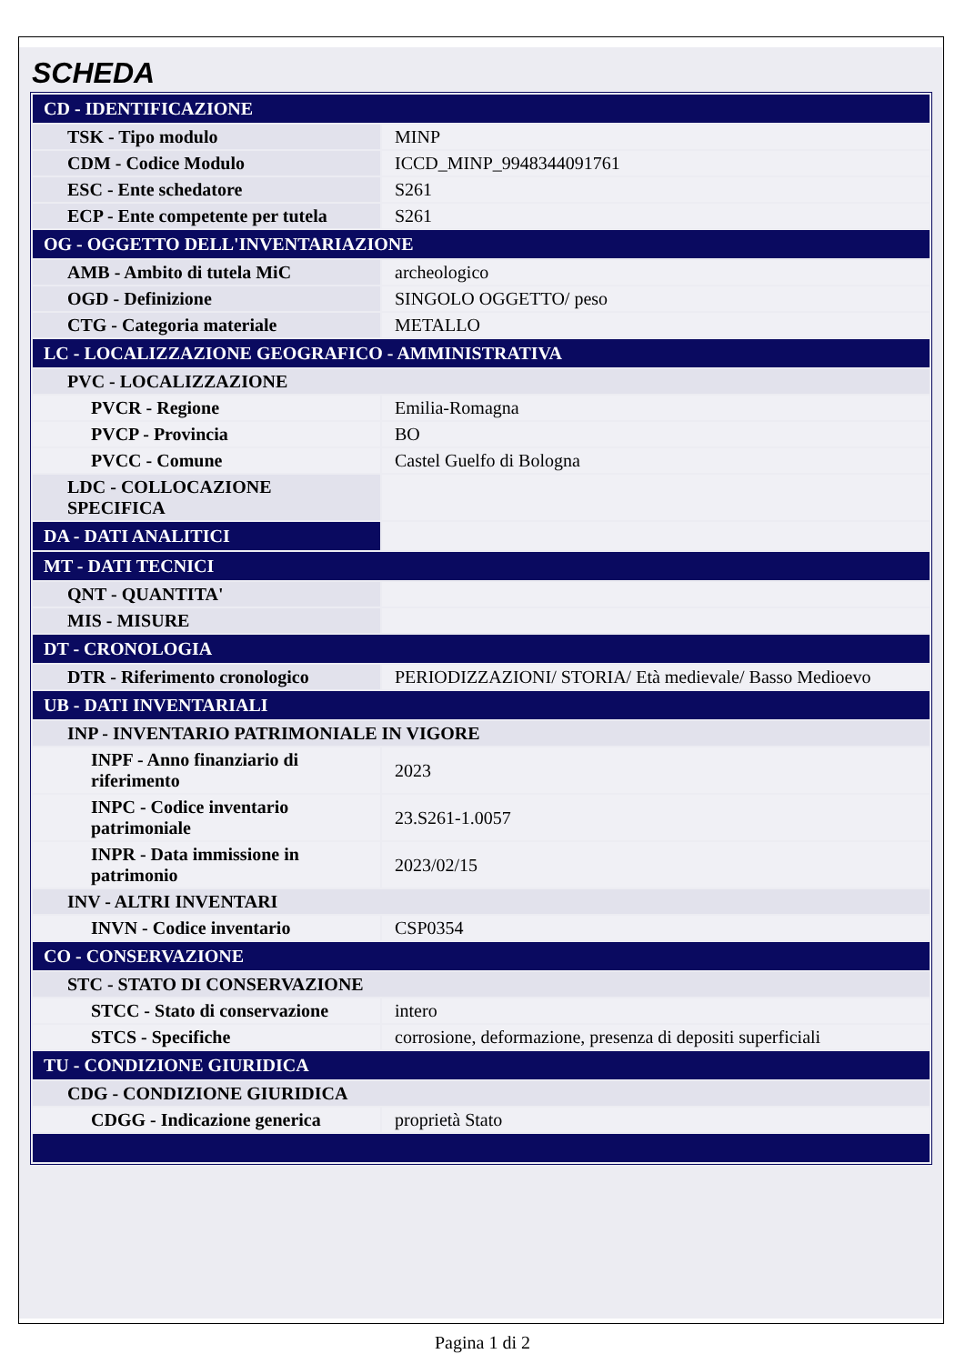SCHEDA
| CD - IDENTIFICAZIONE | |
| TSK - Tipo modulo | MINP |
| CDM - Codice Modulo | ICCD_MINP_9948344091761 |
| ESC - Ente schedatore | S261 |
| ECP - Ente competente per tutela | S261 |
| OG - OGGETTO DELL'INVENTARIAZIONE | |
| AMB - Ambito di tutela MiC | archeologico |
| OGD - Definizione | SINGOLO OGGETTO/ peso |
| CTG - Categoria materiale | METALLO |
| LC - LOCALIZZAZIONE GEOGRAFICO - AMMINISTRATIVA | |
| PVC - LOCALIZZAZIONE | |
| PVCR - Regione | Emilia-Romagna |
| PVCP - Provincia | BO |
| PVCC - Comune | Castel Guelfo di Bologna |
| LDC - COLLOCAZIONE SPECIFICA | |
| DA - DATI ANALITICI | |
| MT - DATI TECNICI | |
| QNT - QUANTITA' | |
| MIS - MISURE | |
| DT - CRONOLOGIA | |
| DTR - Riferimento cronologico | PERIODIZZAZIONI/ STORIA/ Età medievale/ Basso Medioevo |
| UB - DATI INVENTARIALI | |
| INP - INVENTARIO PATRIMONIALE IN VIGORE | |
| INPF - Anno finanziario di riferimento | 2023 |
| INPC - Codice inventario patrimoniale | 23.S261-1.0057 |
| INPR - Data immissione in patrimonio | 2023/02/15 |
| INV - ALTRI INVENTARI | |
| INVN - Codice inventario | CSP0354 |
| CO - CONSERVAZIONE | |
| STC - STATO DI CONSERVAZIONE | |
| STCC - Stato di conservazione | intero |
| STCS - Specifiche | corrosione, deformazione, presenza di depositi superficiali |
| TU - CONDIZIONE GIURIDICA | |
| CDG - CONDIZIONE GIURIDICA | |
| CDGG - Indicazione generica | proprietà Stato |
Pagina 1 di 2